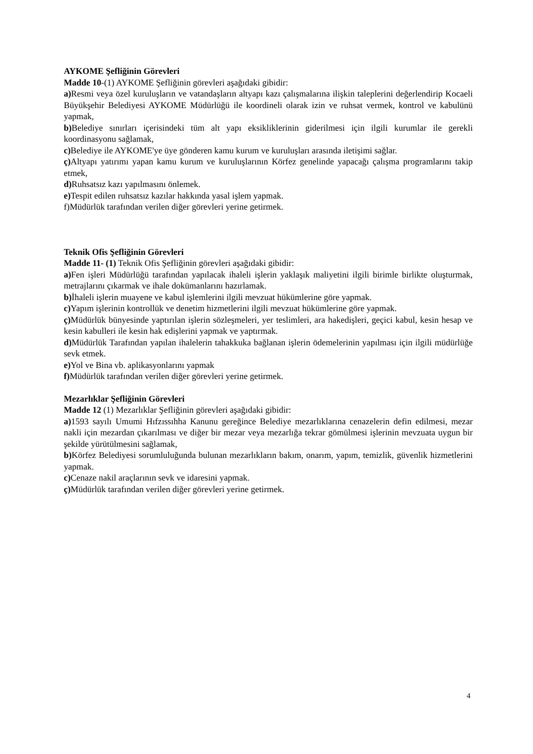AYKOME Şefliğinin Görevleri
Madde 10-(1) AYKOME Şefliğinin görevleri aşağıdaki gibidir:
a) Resmi veya özel kuruluşların ve vatandaşların altyapı kazı çalışmalarına ilişkin taleplerini değerlendirip Kocaeli Büyükşehir Belediyesi AYKOME Müdürlüğü ile koordineli olarak izin ve ruhsat vermek, kontrol ve kabulünü yapmak,
b) Belediye sınırları içerisindeki tüm alt yapı eksikliklerinin giderilmesi için ilgili kurumlar ile gerekli koordinasyonu sağlamak,
c) Belediye ile AYKOME'ye üye gönderen kamu kurum ve kuruluşları arasında iletişimi sağlar.
ç) Altyapı yatırımı yapan kamu kurum ve kuruluşlarının Körfez genelinde yapacağı çalışma programlarını takip etmek,
d) Ruhsatsız kazı yapılmasını önlemek.
e) Tespit edilen ruhsatsız kazılar hakkında yasal işlem yapmak.
f)Müdürlük tarafından verilen diğer görevleri yerine getirmek.
Teknik Ofis Şefliğinin Görevleri
Madde 11- (1) Teknik Ofis Şefliğinin görevleri aşağıdaki gibidir:
a) Fen işleri Müdürlüğü tarafından yapılacak ihaleli işlerin yaklaşık maliyetini ilgili birimle birlikte oluşturmak, metrajlarını çıkarmak ve ihale dokümanlarını hazırlamak.
b) İhaleli işlerin muayene ve kabul işlemlerini ilgili mevzuat hükümlerine göre yapmak.
c) Yapım işlerinin kontrollük ve denetim hizmetlerini ilgili mevzuat hükümlerine göre yapmak.
ç) Müdürlük bünyesinde yaptırılan işlerin sözleşmeleri, yer teslimleri, ara hakedişleri, geçici kabul, kesin hesap ve kesin kabulleri ile kesin hak edişlerini yapmak ve yaptırmak.
d) Müdürlük Tarafından yapılan ihalelerin tahakkuka bağlanan işlerin ödemelerinin yapılması için ilgili müdürlüğe sevk etmek.
e) Yol ve Bina vb. aplikasyonlarını yapmak
f) Müdürlük tarafından verilen diğer görevleri yerine getirmek.
Mezarlıklar Şefliğinin Görevleri
Madde 12 (1) Mezarlıklar Şefliğinin görevleri aşağıdaki gibidir:
a) 1593 sayılı Umumi Hıfzıssıhha Kanunu gereğince Belediye mezarlıklarına cenazelerin defin edilmesi, mezar nakli için mezardan çıkarılması ve diğer bir mezar veya mezarlığa tekrar gömülmesi işlerinin mevzuata uygun bir şekilde yürütülmesini sağlamak,
b) Körfez Belediyesi sorumluluğunda bulunan mezarlıkların bakım, onarım, yapım, temizlik, güvenlik hizmetlerini yapmak.
c) Cenaze nakil araçlarının sevk ve idaresini yapmak.
ç) Müdürlük tarafından verilen diğer görevleri yerine getirmek.
4